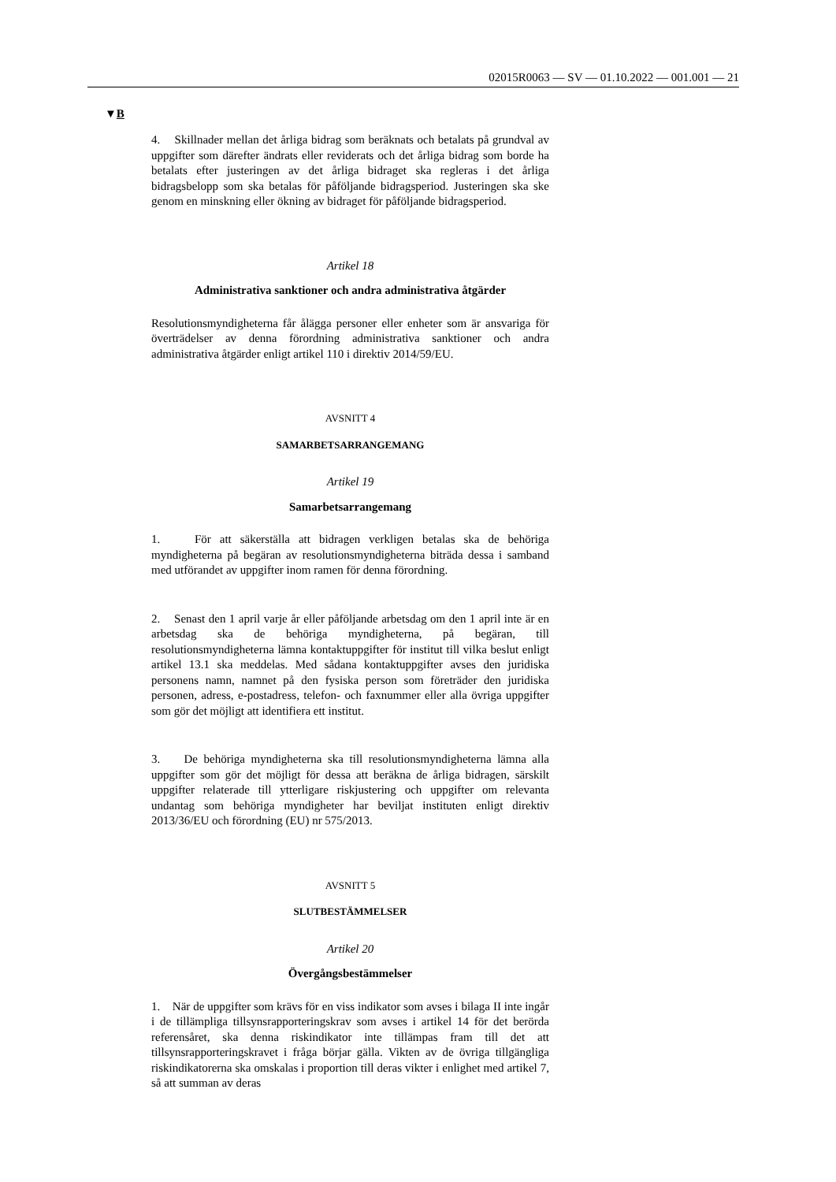02015R0063 — SV — 01.10.2022 — 001.001 — 21
▼B
4. Skillnader mellan det årliga bidrag som beräknats och betalats på grundval av uppgifter som därefter ändrats eller reviderats och det årliga bidrag som borde ha betalats efter justeringen av det årliga bidraget ska regleras i det årliga bidragsbelopp som ska betalas för påföljande bidragsperiod. Justeringen ska ske genom en minskning eller ökning av bidraget för påföljande bidragsperiod.
Artikel 18
Administrativa sanktioner och andra administrativa åtgärder
Resolutionsmyndigheterna får ålägga personer eller enheter som är ansvariga för överträdelser av denna förordning administrativa sanktioner och andra administrativa åtgärder enligt artikel 110 i direktiv 2014/59/EU.
AVSNITT 4
SAMARBETSARRANGEMANG
Artikel 19
Samarbetsarrangemang
1. För att säkerställa att bidragen verkligen betalas ska de behöriga myndigheterna på begäran av resolutionsmyndigheterna biträda dessa i samband med utförandet av uppgifter inom ramen för denna förordning.
2. Senast den 1 april varje år eller påföljande arbetsdag om den 1 april inte är en arbetsdag ska de behöriga myndigheterna, på begäran, till resolutionsmyndigheterna lämna kontaktuppgifter för institut till vilka beslut enligt artikel 13.1 ska meddelas. Med sådana kontaktuppgifter avses den juridiska personens namn, namnet på den fysiska person som företräder den juridiska personen, adress, e-postadress, telefon- och faxnummer eller alla övriga uppgifter som gör det möjligt att identifiera ett institut.
3. De behöriga myndigheterna ska till resolutionsmyndigheterna lämna alla uppgifter som gör det möjligt för dessa att beräkna de årliga bidragen, särskilt uppgifter relaterade till ytterligare riskjustering och uppgifter om relevanta undantag som behöriga myndigheter har beviljat instituten enligt direktiv 2013/36/EU och förordning (EU) nr 575/2013.
AVSNITT 5
SLUTBESTÄMMELSER
Artikel 20
Övergångsbestämmelser
1. När de uppgifter som krävs för en viss indikator som avses i bilaga II inte ingår i de tillämpliga tillsynsrapporteringskrav som avses i artikel 14 för det berörda referensåret, ska denna riskindikator inte tillämpas fram till det att tillsynsrapporteringskravet i fråga börjar gälla. Vikten av de övriga tillgängliga riskindikatorerna ska omskalas i proportion till deras vikter i enlighet med artikel 7, så att summan av deras